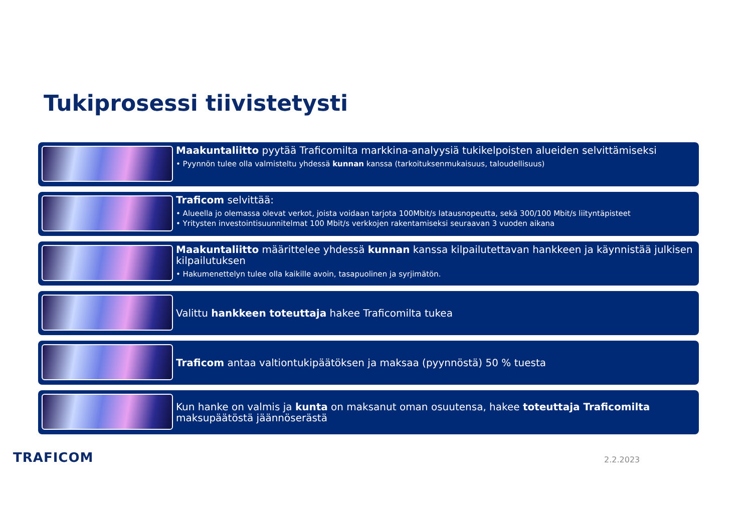Tukiprosessi tiivistetysti
Maakuntaliitto pyytää Traficomilta markkina-analyysiä tukikelpoisten alueiden selvittämiseksi
• Pyynnön tulee olla valmisteltu yhdessä kunnan kanssa (tarkoituksenmukaisuus, taloudellisuus)
Traficom selvittää:
• Alueella jo olemassa olevat verkot, joista voidaan tarjota 100Mbit/s latausnopeutta, sekä 300/100 Mbit/s liityntäpisteet
• Yritysten investointisuunnitelmat 100 Mbit/s verkkojen rakentamiseksi seuraavan 3 vuoden aikana
Maakuntaliitto määrittelee yhdessä kunnan kanssa kilpailutettavan hankkeen ja käynnistää julkisen kilpailutuksen
• Hakumenettelyn tulee olla kaikille avoin, tasapuolinen ja syrjimätön.
Valittu hankkeen toteuttaja hakee Traficomilta tukea
Traficom antaa valtiontukipäätöksen ja maksaa (pyynnöstä) 50 % tuesta
Kun hanke on valmis ja kunta on maksanut oman osuutensa, hakee toteuttaja Traficomilta maksupäätöstä jäännöserästä
TRAFICOM 2.2.2023